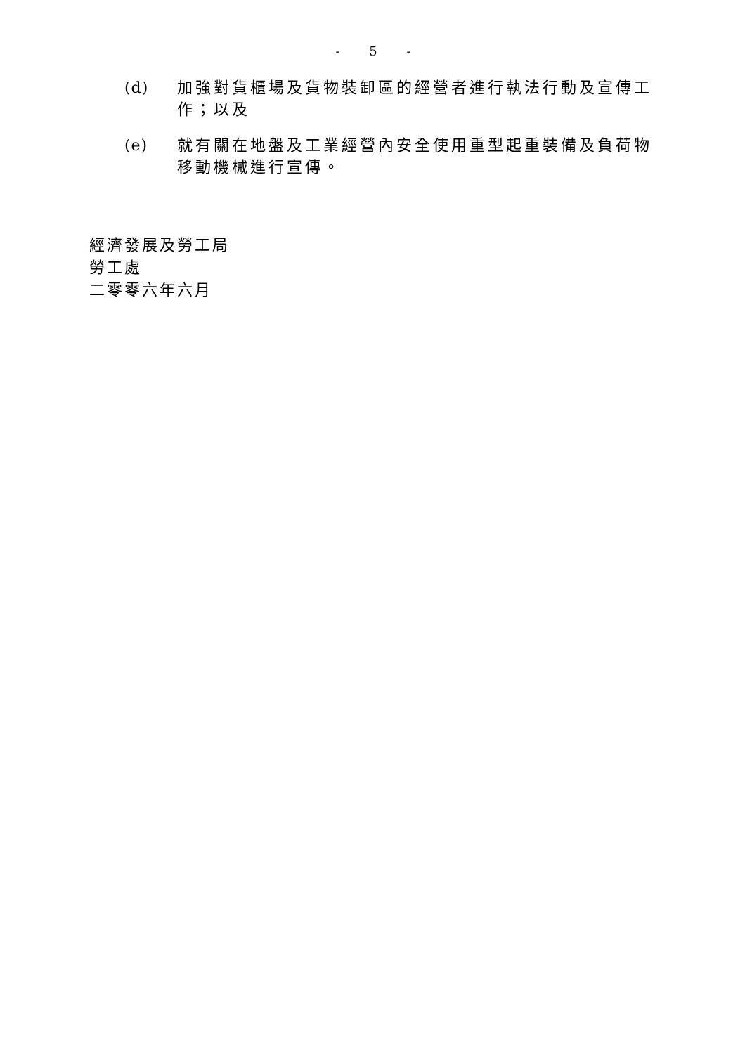- 5 -
(d) 加強對貨櫃場及貨物裝卸區的經營者進行執法行動及宣傳工作；以及
(e) 就有關在地盤及工業經營內安全使用重型起重裝備及負荷物移動機械進行宣傳。
經濟發展及勞工局
勞工處
二零零六年六月